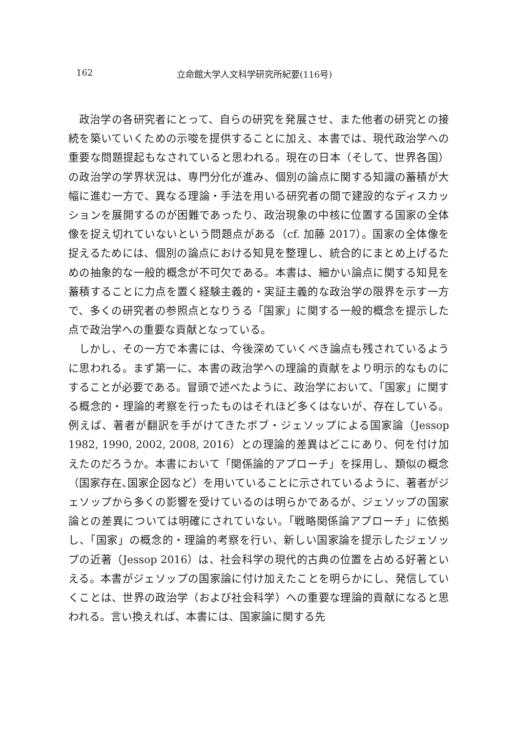162 立命館大学人文科学研究所紀要(116号)
政治学の各研究者にとって、自らの研究を発展させ、また他者の研究との接続を築いていくための示唆を提供することに加え、本書では、現代政治学への重要な問題提起もなされていると思われる。現在の日本（そして、世界各国）の政治学の学界状況は、専門分化が進み、個別の論点に関する知識の蓄積が大幅に進む一方で、異なる理論・手法を用いる研究者の間で建設的なディスカッションを展開するのが困難であったり、政治現象の中核に位置する国家の全体像を捉え切れていないという問題点がある（cf. 加藤 2017）。国家の全体像を捉えるためには、個別の論点における知見を整理し、統合的にまとめ上げるための抽象的な一般的概念が不可欠である。本書は、細かい論点に関する知見を蓄積することに力点を置く経験主義的・実証主義的な政治学の限界を示す一方で、多くの研究者の参照点となりうる「国家」に関する一般的概念を提示した点で政治学への重要な貢献となっている。
しかし、その一方で本書には、今後深めていくべき論点も残されているように思われる。まず第一に、本書の政治学への理論的貢献をより明示的なものにすることが必要である。冒頭で述べたように、政治学において、「国家」に関する概念的・理論的考察を行ったものはそれほど多くはないが、存在している。例えば、著者が翻訳を手がけてきたボブ・ジェソップによる国家論（Jessop 1982, 1990, 2002, 2008, 2016）との理論的差異はどこにあり、何を付け加えたのだろうか。本書において「関係論的アプローチ」を採用し、類似の概念（国家存在､国家企図など）を用いていることに示されているように、著者がジェソップから多くの影響を受けているのは明らかであるが、ジェソップの国家論との差異については明確にされていない。「戦略関係論アプローチ」に依拠し、「国家」の概念的・理論的考察を行い、新しい国家論を提示したジェソップの近著（Jessop 2016）は、社会科学の現代的古典の位置を占める好著といえる。本書がジェソップの国家論に付け加えたことを明らかにし、発信していくことは、世界の政治学（および社会科学）への重要な理論的貢献になると思われる。言い換えれば、本書には、国家論に関する先